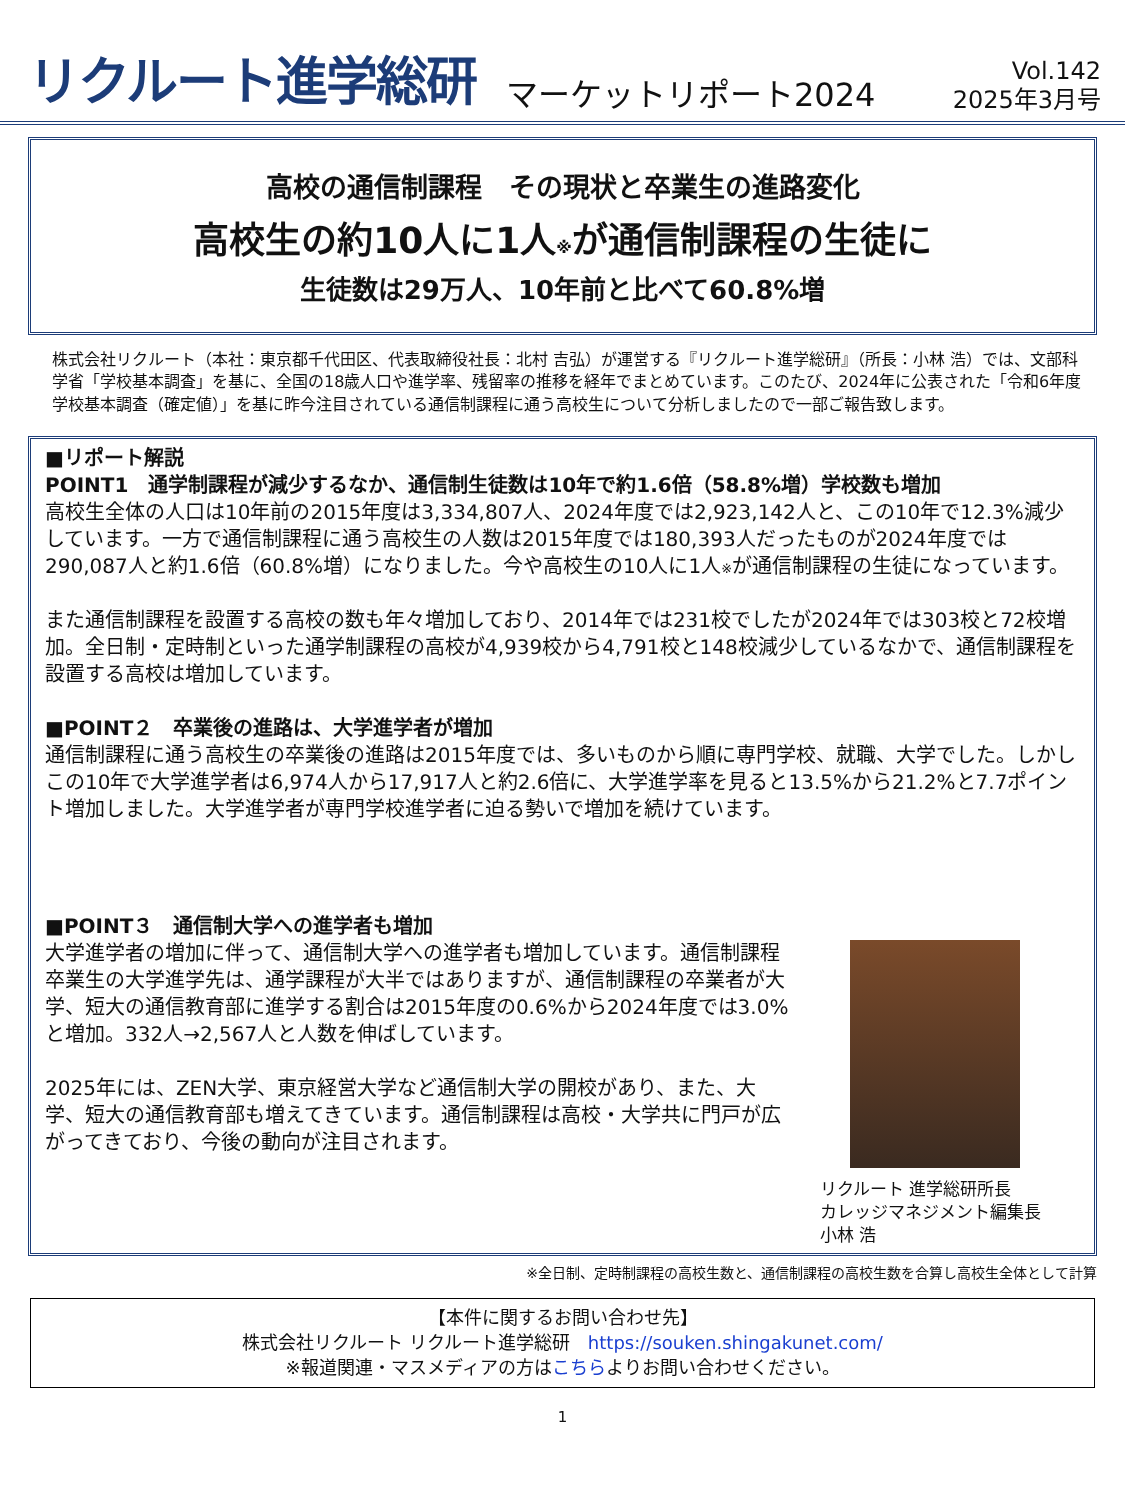リクルート進学総研
マーケットリポート2024
Vol.142
2025年3月号
高校の通信制課程　その現状と卒業生の進路変化
高校生の約10人に1人※が通信制課程の生徒に
生徒数は29万人、10年前と比べて60.8%増
株式会社リクルート（本社：東京都千代田区、代表取締役社長：北村 吉弘）が運営する『リクルート進学総研』（所長：小林 浩）では、文部科学省「学校基本調査」を基に、全国の18歳人口や進学率、残留率の推移を経年でまとめています。このたび、2024年に公表された「令和6年度学校基本調査（確定値）」を基に昨今注目されている通信制課程に通う高校生について分析しましたので一部ご報告致します。
■リポート解説
POINT1　通学制課程が減少するなか、通信制生徒数は10年で約1.6倍（58.8%増）学校数も増加
高校生全体の人口は10年前の2015年度は3,334,807人、2024年度では2,923,142人と、この10年で12.3%減少しています。一方で通信制課程に通う高校生の人数は2015年度では180,393人だったものが2024年度では290,087人と約1.6倍（60.8%増）になりました。今や高校生の10人に1人※が通信制課程の生徒になっています。
また通信制課程を設置する高校の数も年々増加しており、2014年では231校でしたが2024年では303校と72校増加。全日制・定時制といった通学制課程の高校が4,939校から4,791校と148校減少しているなかで、通信制課程を設置する高校は増加しています。
■POINT２　卒業後の進路は、大学進学者が増加
通信制課程に通う高校生の卒業後の進路は2015年度では、多いものから順に専門学校、就職、大学でした。しかしこの10年で大学進学者は6,974人から17,917人と約2.6倍に、大学進学率を見ると13.5%から21.2%と7.7ポイント増加しました。大学進学者が専門学校進学者に迫る勢いで増加を続けています。
■POINT３　通信制大学への進学者も増加
大学進学者の増加に伴って、通信制大学への進学者も増加しています。通信制課程卒業生の大学進学先は、通学課程が大半ではありますが、通信制課程の卒業者が大学、短大の通信教育部に進学する割合は2015年度の0.6%から2024年度では3.0%と増加。332人→2,567人と人数を伸ばしています。
2025年には、ZEN大学、東京経営大学など通信制大学の開校があり、また、大学、短大の通信教育部も増えてきています。通信制課程は高校・大学共に門戸が広がってきており、今後の動向が注目されます。
リクルート 進学総研所長
カレッジマネジメント編集長
小林 浩
※全日制、定時制課程の高校生数と、通信制課程の高校生数を合算し高校生全体として計算
【本件に関するお問い合わせ先】
株式会社リクルート リクルート進学総研　https://souken.shingakunet.com/
※報道関連・マスメディアの方はこちらよりお問い合わせください。
1